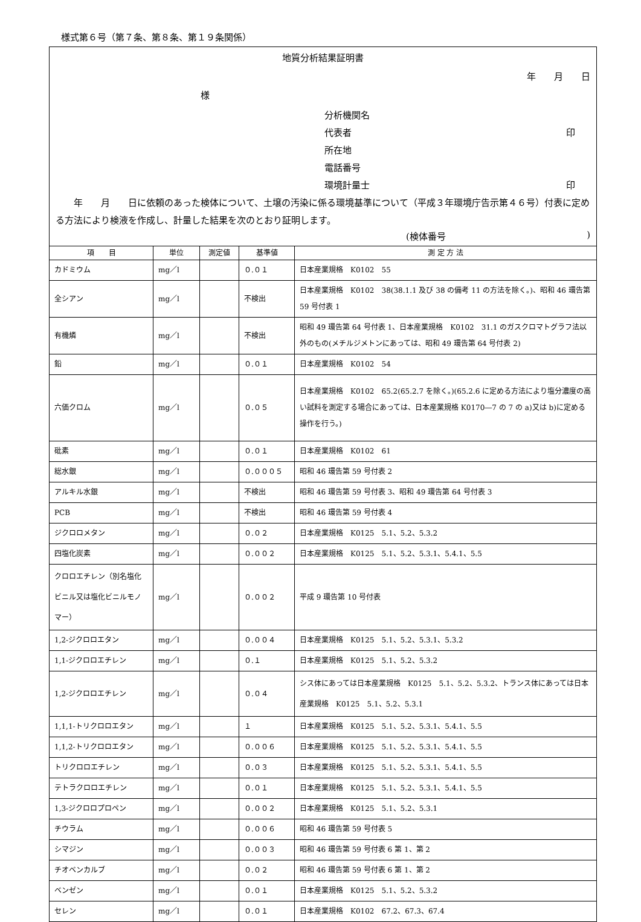様式第６号（第７条、第８条、第１９条関係）
地質分析結果証明書
年　　月　　日
様
分析機関名
代表者 印
所在地
電話番号
環境計量士 印
　　年　　月　　日に依頼のあった検体について、土壌の汚染に係る環境基準について（平成３年環境庁告示第４６号）付表に定める方法により検液を作成し、計量した結果を次のとおり証明します。
(検体番号)
| 項 目 | 単位 | 測定値 | 基準値 | 測 定 方 法 |
| --- | --- | --- | --- | --- |
| カドミウム | mg／l | | ０.０１ | 日本産業規格 K0102 55 |
| 全シアン | mg／l | | 不検出 | 日本産業規格 K0102 38(38.1.1 及び 38 の備考 11 の方法を除く。)、昭和 46 環告第 59 号付表 1 |
| 有機燐 | mg／l | | 不検出 | 昭和 49 環告第 64 号付表 1、日本産業規格 K0102 31.1 のガスクロマトグラフ法以外のもの(メチルジメトンにあっては、昭和 49 環告第 64 号付表 2) |
| 鉛 | mg／l | | ０.０１ | 日本産業規格 K0102 54 |
| 六価クロム | mg／l | | ０.０５ | 日本産業規格 K0102 65.2(65.2.7 を除く。)(65.2.6 に定める方法により塩分濃度の高い試料を測定する場合にあっては、日本産業規格 K0170―7 の 7 の a)又は b)に定める操作を行う。) |
| 砒素 | mg／l | | ０.０１ | 日本産業規格 K0102 61 |
| 総水銀 | mg／l | | ０.０００５ | 昭和 46 環告第 59 号付表 2 |
| アルキル水銀 | mg／l | | 不検出 | 昭和 46 環告第 59 号付表 3、昭和 49 環告第 64 号付表 3 |
| PCB | mg／l | | 不検出 | 昭和 46 環告第 59 号付表 4 |
| ジクロロメタン | mg／l | | ０.０２ | 日本産業規格 K0125 5.1、5.2、5.3.2 |
| 四塩化炭素 | mg／l | | ０.００２ | 日本産業規格 K0125 5.1、5.2、5.3.1、5.4.1、5.5 |
| クロロエチレン（別名塩化ビニル又は塩化ビニルモノマー） | mg／l | | ０.００２ | 平成 9 環告第 10 号付表 |
| 1,2-ジクロロエタン | mg／l | | ０.００４ | 日本産業規格 K0125 5.1、5.2、5.3.1、5.3.2 |
| 1,1-ジクロロエチレン | mg／l | | ０.１ | 日本産業規格 K0125 5.1、5.2、5.3.2 |
| 1,2-ジクロロエチレン | mg／l | | ０.０４ | シス体にあっては日本産業規格 K0125 5.1、5.2、5.3.2、トランス体にあっては日本産業規格 K0125 5.1、5.2、5.3.1 |
| 1,1,1-トリクロロエタン | mg／l | | １ | 日本産業規格 K0125 5.1、5.2、5.3.1、5.4.1、5.5 |
| 1,1,2-トリクロロエタン | mg／l | | ０.００６ | 日本産業規格 K0125 5.1、5.2、5.3.1、5.4.1、5.5 |
| トリクロロエチレン | mg／l | | ０.０３ | 日本産業規格 K0125 5.1、5.2、5.3.1、5.4.1、5.5 |
| テトラクロロエチレン | mg／l | | ０.０１ | 日本産業規格 K0125 5.1、5.2、5.3.1、5.4.1、5.5 |
| 1,3-ジクロロプロペン | mg／l | | ０.００２ | 日本産業規格 K0125 5.1、5.2、5.3.1 |
| チウラム | mg／l | | ０.００６ | 昭和 46 環告第 59 号付表 5 |
| シマジン | mg／l | | ０.００３ | 昭和 46 環告第 59 号付表 6 第 1、第 2 |
| チオベンカルブ | mg／l | | ０.０２ | 昭和 46 環告第 59 号付表 6 第 1、第 2 |
| ベンゼン | mg／l | | ０.０１ | 日本産業規格 K0125 5.1、5.2、5.3.2 |
| セレン | mg／l | | ０.０１ | 日本産業規格 K0102 67.2、67.3、67.4 |